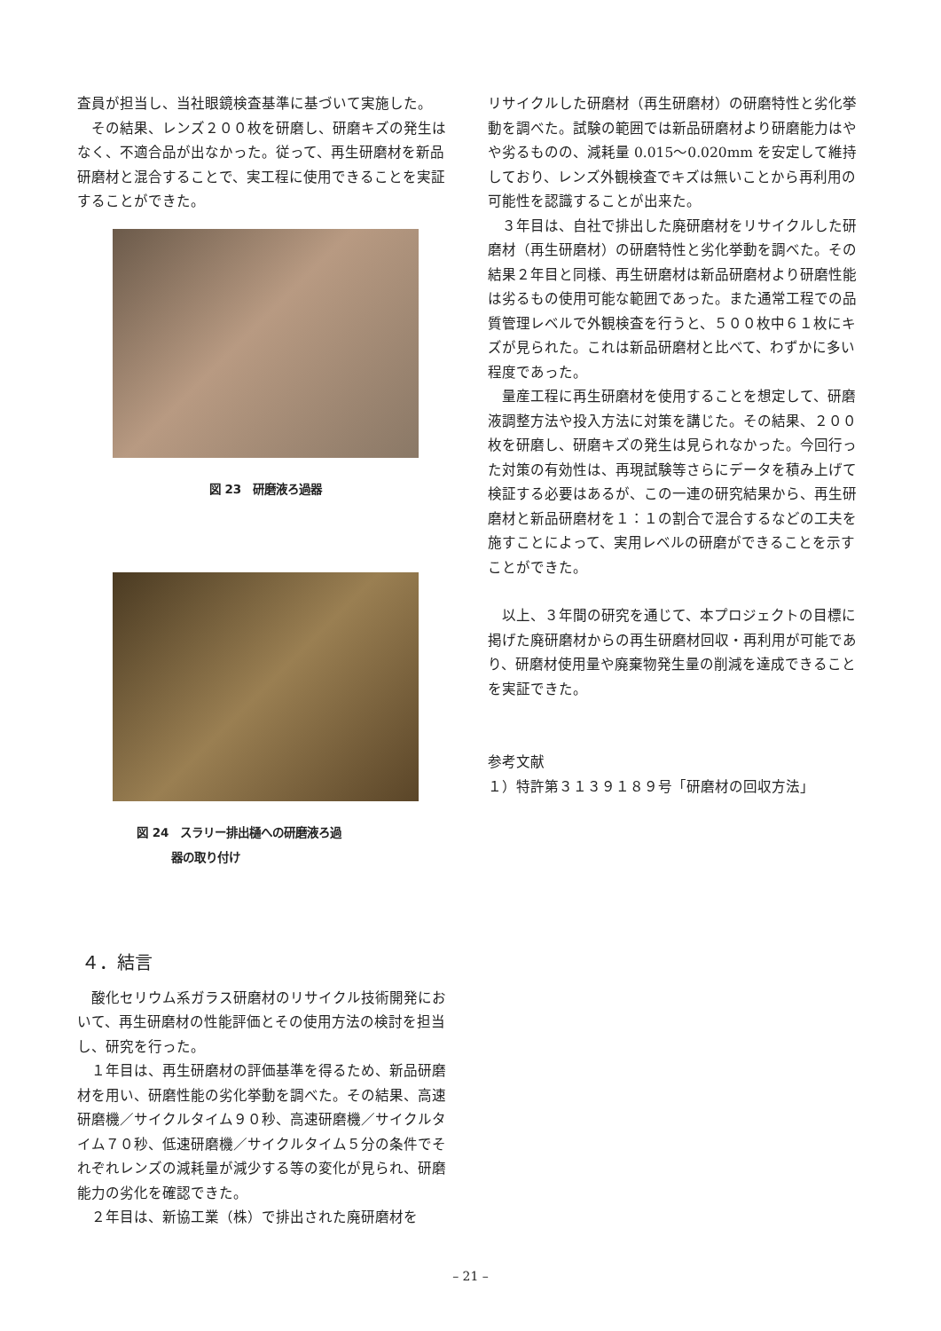査員が担当し、当社眼鏡検査基準に基づいて実施した。
　その結果、レンズ２００枚を研磨し、研磨キズの発生はなく、不適合品が出なかった。従って、再生研磨材を新品研磨材と混合することで、実工程に使用できることを実証することができた。
図 23　研磨液ろ過器
図 24　スラリー排出樋への研磨液ろ過
　　　器の取り付け
４．結言
　酸化セリウム系ガラス研磨材のリサイクル技術開発において、再生研磨材の性能評価とその使用方法の検討を担当し、研究を行った。
　１年目は、再生研磨材の評価基準を得るため、新品研磨材を用い、研磨性能の劣化挙動を調べた。その結果、高速研磨機／サイクルタイム９０秒、高速研磨機／サイクルタイム７０秒、低速研磨機／サイクルタイム５分の条件でそれぞれレンズの減耗量が減少する等の変化が見られ、研磨能力の劣化を確認できた。
　２年目は、新協工業（株）で排出された廃研磨材を
リサイクルした研磨材（再生研磨材）の研磨特性と劣化挙動を調べた。試験の範囲では新品研磨材より研磨能力はやや劣るものの、減耗量 0.015～0.020mm を安定して維持しており、レンズ外観検査でキズは無いことから再利用の可能性を認識することが出来た。
　３年目は、自社で排出した廃研磨材をリサイクルした研磨材（再生研磨材）の研磨特性と劣化挙動を調べた。その結果２年目と同様、再生研磨材は新品研磨材より研磨性能は劣るもの使用可能な範囲であった。また通常工程での品質管理レベルで外観検査を行うと、５００枚中６１枚にキズが見られた。これは新品研磨材と比べて、わずかに多い程度であった。
　量産工程に再生研磨材を使用することを想定して、研磨液調整方法や投入方法に対策を講じた。その結果、２００枚を研磨し、研磨キズの発生は見られなかった。今回行った対策の有効性は、再現試験等さらにデータを積み上げて検証する必要はあるが、この一連の研究結果から、再生研磨材と新品研磨材を１：１の割合で混合するなどの工夫を施すことによって、実用レベルの研磨ができることを示すことができた。
　以上、３年間の研究を通じて、本プロジェクトの目標に掲げた廃研磨材からの再生研磨材回収・再利用が可能であり、研磨材使用量や廃棄物発生量の削減を達成できることを実証できた。
参考文献
１）特許第３１３９１８９号「研磨材の回収方法」
– 21 –